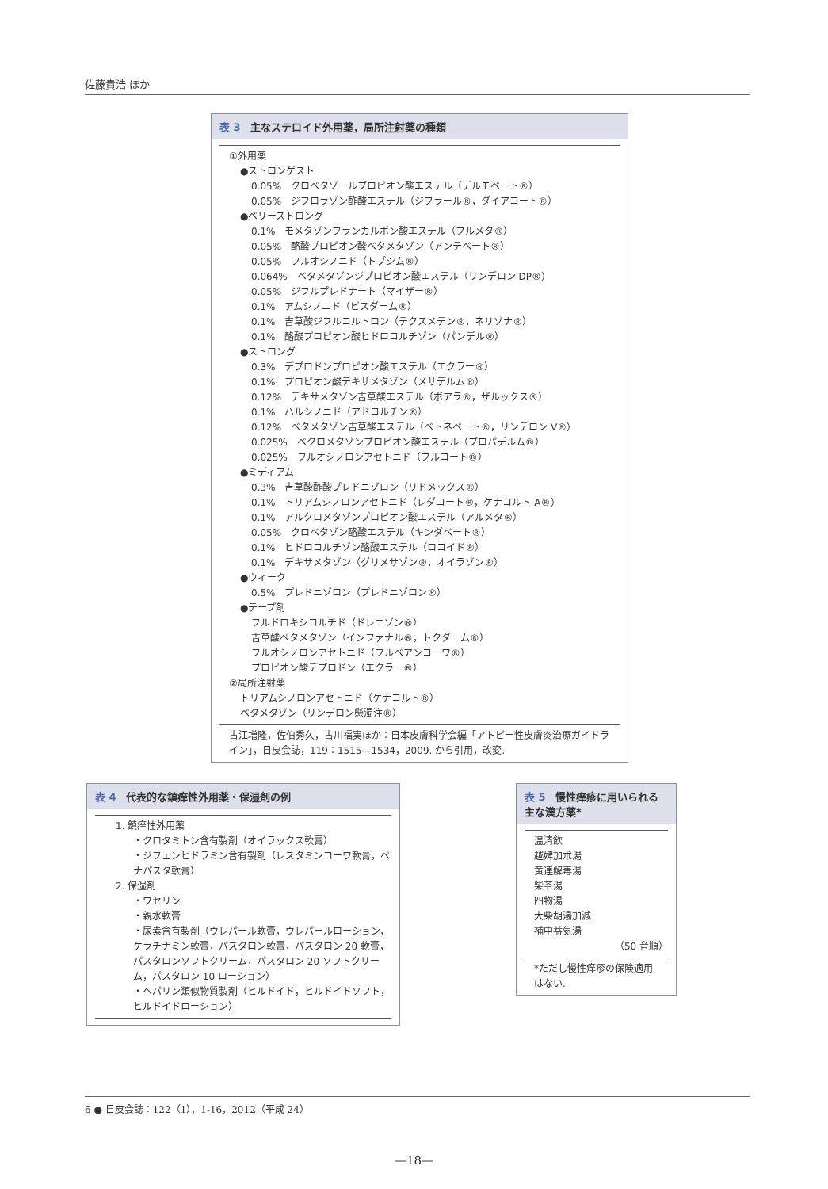佐藤貴浩 ほか
表 3 主なステロイド外用薬，局所注射薬の種類
①外用薬
●ストロンゲスト
0.05%　クロベタゾールプロピオン酸エステル（デルモベート®）
0.05%　ジフロラゾン酢酸エステル（ジフラール®，ダイアコート®）
●ベリーストロング
0.1%　モメタゾンフランカルボン酸エステル（フルメタ®）
0.05%　酪酸プロピオン酸ベタメタゾン（アンテベート®）
0.05%　フルオシノニド（トプシム®）
0.064%　ベタメタゾンジプロピオン酸エステル（リンデロン DP®）
0.05%　ジフルプレドナート（マイザー®）
0.1%　アムシノニド（ビスダーム®）
0.1%　吉草酸ジフルコルトロン（テクスメテン®，ネリゾナ®）
0.1%　酪酸プロピオン酸ヒドロコルチゾン（パンデル®）
●ストロング
0.3%　デプロドンプロピオン酸エステル（エクラー®）
0.1%　プロピオン酸デキサメタゾン（メサデルム®）
0.12%　デキサメタゾン吉草酸エステル（ボアラ®，ザルックス®）
0.1%　ハルシノニド（アドコルチン®）
0.12%　ベタメタゾン吉草酸エステル（ベトネベート®，リンデロン V®）
0.025%　ベクロメタゾンプロピオン酸エステル（プロパデルム®）
0.025%　フルオシノロンアセトニド（フルコート®）
●ミディアム
0.3%　吉草酸酢酸プレドニゾロン（リドメックス®）
0.1%　トリアムシノロンアセトニド（レダコート®，ケナコルト A®）
0.1%　アルクロメタゾンプロピオン酸エステル（アルメタ®）
0.05%　クロベタゾン酪酸エステル（キンダベート®）
0.1%　ヒドロコルチゾン酪酸エステル（ロコイド®）
0.1%　デキサメタゾン（グリメサゾン®，オイラゾン®）
●ウィーク
0.5%　プレドニゾロン（プレドニゾロン®）
●テープ剤
フルドロキシコルチド（ドレニゾン®）
吉草酸ベタメタゾン（インファナル®，トクダーム®）
フルオシノロンアセトニド（フルベアンコーワ®）
プロピオン酸デプロドン（エクラー®）
②局所注射薬
トリアムシノロンアセトニド（ケナコルト®）
ベタメタゾン（リンデロン懸濁注®）
古江増隆，佐伯秀久，古川福実ほか：日本皮膚科学会編「アトピー性皮膚炎治療ガイドライン」，日皮会誌，119：1515—1534，2009. から引用，改変.
表 4 代表的な鎮痒性外用薬・保湿剤の例
1. 鎮痒性外用薬
・クロタミトン含有製剤（オイラックス軟膏）
・ジフェンヒドラミン含有製剤（レスタミンコーワ軟膏，ベナパスタ軟膏）
2. 保湿剤
・ワセリン
・親水軟膏
・尿素含有製剤（ウレパール軟膏，ウレパールローション，ケラチナミン軟膏，パスタロン軟膏，パスタロン 20 軟膏，パスタロンソフトクリーム，パスタロン 20 ソフトクリーム，パスタロン 10 ローション）
・ヘパリン類似物質製剤（ヒルドイド，ヒルドイドソフト，ヒルドイドローション）
表 5 慢性痒疹に用いられる主な漢方薬*
温清飲
越婢加朮湯
黄連解毒湯
柴苓湯
四物湯
大柴胡湯加減
補中益気湯
（50 音順）
*ただし慢性痒疹の保険適用はない.
6 ● 日皮会誌：122（1），1-16，2012（平成 24）
—18—